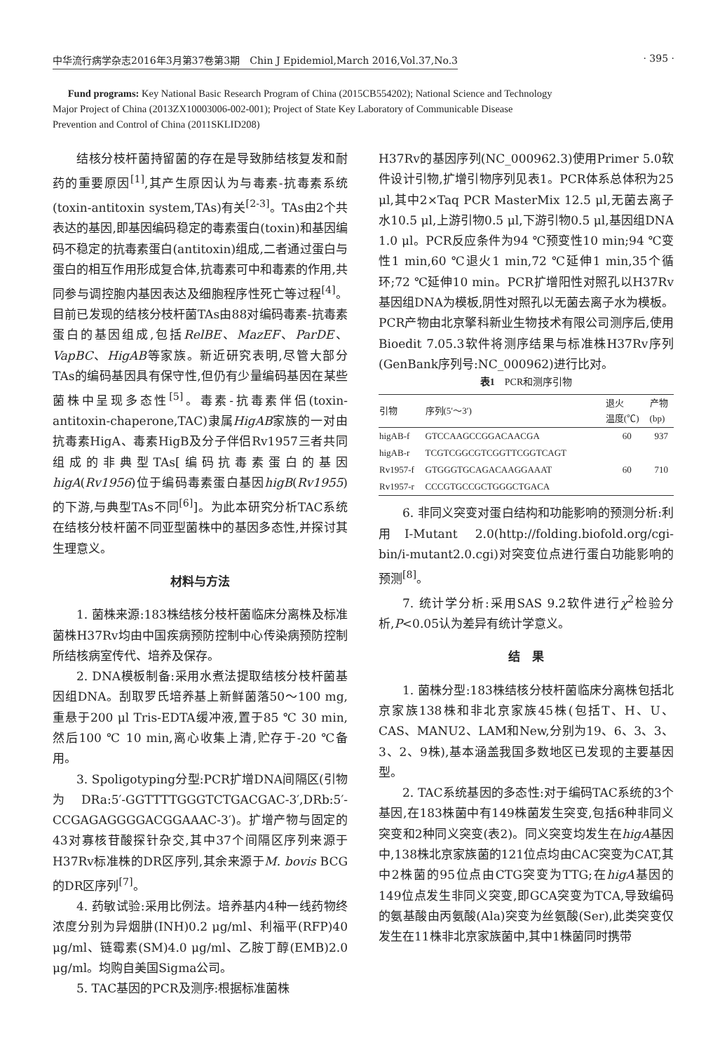中华流行病学杂志2016年3月第37卷第3期　Chin J Epidemiol,March 2016,Vol.37,No.3 · 395 ·
Fund programs: Key National Basic Research Program of China (2015CB554202); National Science and Technology Major Project of China (2013ZX10003006-002-001); Project of State Key Laboratory of Communicable Disease Prevention and Control of China (2011SKLID208)
结核分枝杆菌持留菌的存在是导致肺结核复发和耐药的重要原因<sup>[1]</sup>,其产生原因认为与毒素-抗毒素系统(toxin-antitoxin system,TAs)有关<sup>[2-3]</sup>。TAs由2个共表达的基因,即基因编码稳定的毒素蛋白(toxin)和基因编码不稳定的抗毒素蛋白(antitoxin)组成,二者通过蛋白与蛋白的相互作用形成复合体,抗毒素可中和毒素的作用,共同参与调控胞内基因表达及细胞程序性死亡等过程<sup>[4]</sup>。目前已发现的结核分枝杆菌TAs由88对编码毒素-抗毒素蛋白的基因组成,包括RelBE、MazEF、ParDE、VapBC、HigAB等家族。新近研究表明,尽管大部分TAs的编码基因具有保守性,但仍有少量编码基因在某些菌株中呈现多态性<sup>[5]</sup>。毒素-抗毒素伴侣(toxin-antitoxin-chaperone,TAC)隶属HigAB家族的一对由抗毒素HigA、毒素HigB及分子伴侣Rv1957三者共同组成的非典型TAs[编码抗毒素蛋白的基因higA(Rv1956)位于编码毒素蛋白基因higB(Rv1955)的下游,与典型TAs不同<sup>[6]</sup>]。为此本研究分析TAC系统在结核分枝杆菌不同亚型菌株中的基因多态性,并探讨其生理意义。
材料与方法
1. 菌株来源:183株结核分枝杆菌临床分离株及标准菌株H37Rv均由中国疾病预防控制中心传染病预防控制所结核病室传代、培养及保存。
2. DNA模板制备:采用水煮法提取结核分枝杆菌基因组DNA。刮取罗氏培养基上新鲜菌落50～100 mg,重悬于200 μl Tris-EDTA缓冲液,置于85 ℃ 30 min,然后100 ℃ 10 min,离心收集上清,贮存于-20 ℃备用。
3. Spoligotyping分型:PCR扩增DNA间隔区(引物为DRa:5′-GGTTTTGGGTCTGACGAC-3′,DRb:5′-CCGAGAGGGGACGGAAAC-3′)。扩增产物与固定的43对寡核苷酸探针杂交,其中37个间隔区序列来源于H37Rv标准株的DR区序列,其余来源于M. bovis BCG的DR区序列<sup>[7]</sup>。
4. 药敏试验:采用比例法。培养基内4种一线药物终浓度分别为异烟肼(INH)0.2 μg/ml、利福平(RFP)40 μg/ml、链霉素(SM)4.0 μg/ml、乙胺丁醇(EMB)2.0 μg/ml。均购自美国Sigma公司。
5. TAC基因的PCR及测序:根据标准菌株
H37Rv的基因序列(NC_000962.3)使用Primer 5.0软件设计引物,扩增引物序列见表1。PCR体系总体积为25 μl,其中2×Taq PCR MasterMix 12.5 μl,无菌去离子水10.5 μl,上游引物0.5 μl,下游引物0.5 μl,基因组DNA 1.0 μl。PCR反应条件为94 ℃预变性10 min;94 ℃变性1 min,60 ℃退火1 min,72 ℃延伸1 min,35个循环;72 ℃延伸10 min。PCR扩增阳性对照孔以H37Rv基因组DNA为模板,阴性对照孔以无菌去离子水为模板。PCR产物由北京擎科新业生物技术有限公司测序后,使用Bioedit 7.05.3软件将测序结果与标准株H37Rv序列(GenBank序列号:NC_000962)进行比对。
表1 PCR和测序引物
| 引物 | 序列(5′～3′) | 退火 温度(℃) | 产物 (bp) |
| --- | --- | --- | --- |
| higAB-f | GTCCAAGCCGGACAACGA | 60 | 937 |
| higAB-r | TCGTCGGCGTCGGTTCGGTCAGT | | |
| Rv1957-f | GTGGGTGCAGACAAGGAAAT | 60 | 710 |
| Rv1957-r | CCCGTGCCGCTGGGCTGACA | | |
6. 非同义突变对蛋白结构和功能影响的预测分析:利用I-Mutant 2.0(http://folding.biofold.org/cgi-bin/i-mutant2.0.cgi)对突变位点进行蛋白功能影响的预测<sup>[8]</sup>。
7. 统计学分析:采用SAS 9.2软件进行χ<sup>2</sup>检验分析,P<0.05认为差异有统计学意义。
结　果
1. 菌株分型:183株结核分枝杆菌临床分离株包括北京家族138株和非北京家族45株(包括T、H、U、CAS、MANU2、LAM和New,分别为19、6、3、3、3、2、9株),基本涵盖我国多数地区已发现的主要基因型。
2. TAC系统基因的多态性:对于编码TAC系统的3个基因,在183株菌中有149株菌发生突变,包括6种非同义突变和2种同义突变(表2)。同义突变均发生在higA基因中,138株北京家族菌的121位点均由CAC突变为CAT,其中2株菌的95位点由CTG突变为TTG;在higA基因的149位点发生非同义突变,即GCA突变为TCA,导致编码的氨基酸由丙氨酸(Ala)突变为丝氨酸(Ser),此类突变仅发生在11株非北京家族菌中,其中1株菌同时携带